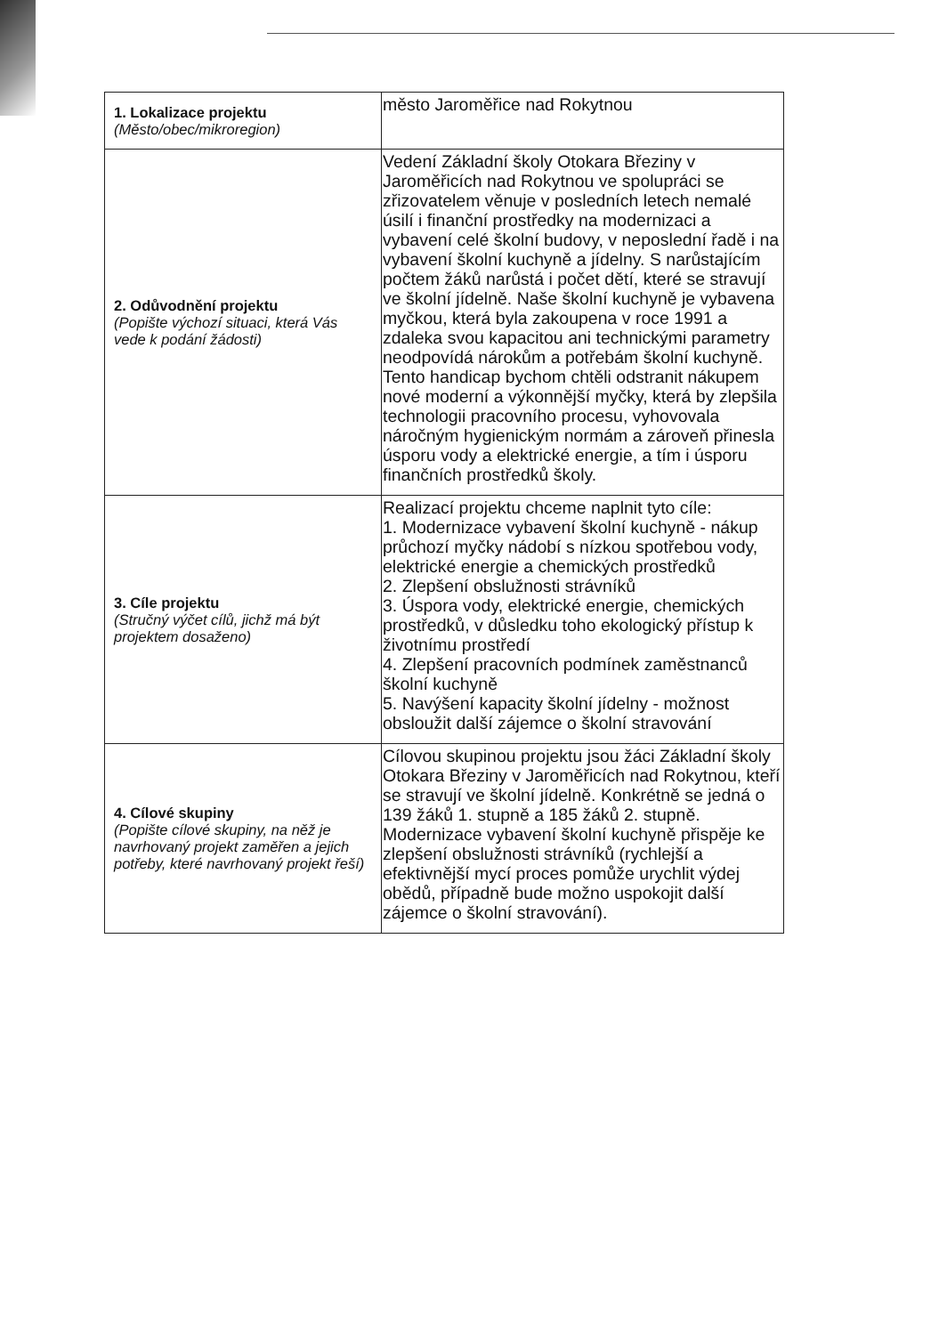| 1. Lokalizace projektu (Město/obec/mikroregion) | město Jaroměřice nad Rokytnou |
| 2. Odůvodnění projektu (Popište výchozí situaci, která Vás vede k podání žádosti) | Vedení Základní školy Otokara Březiny v Jaroměřicích nad Rokytnou ve spolupráci se zřizovatelem věnuje v posledních letech nemalé úsilí i finanční prostředky na modernizaci a vybavení celé školní budovy, v neposlední řadě i na vybavení školní kuchyně a jídelny. S narůstajícím počtem žáků narůstá i počet dětí, které se stravují ve školní jídelně. Naše školní kuchyně je vybavena myčkou, která byla zakoupena v roce 1991 a zdaleka svou kapacitou ani technickými parametry neodpovídá nárokům a potřebám školní kuchyně. Tento handicap bychom chtěli odstranit nákupem nové moderní a výkonnější myčky, která by zlepšila technologii pracovního procesu, vyhovovala náročným hygienickým normám a zároveň přinesla úsporu vody a elektrické energie, a tím i úsporu finančních prostředků školy. |
| 3. Cíle projektu (Stručný výčet cílů, jichž má být projektem dosaženo) | Realizací projektu chceme naplnit tyto cíle: 1. Modernizace vybavení školní kuchyně - nákup průchozí myčky nádobí s nízkou spotřebou vody, elektrické energie a chemických prostředků 2. Zlepšení obslužnosti strávníků 3. Úspora vody, elektrické energie, chemických prostředků, v důsledku toho ekologický přístup k životnímu prostředí 4. Zlepšení pracovních podmínek zaměstnanců školní kuchyně 5. Navýšení kapacity školní jídelny - možnost obsloužit další zájemce o školní stravování |
| 4. Cílové skupiny (Popište cílové skupiny, na něž je navrhovaný projekt zaměřen a jejich potřeby, které navrhovaný projekt řeší) | Cílovou skupinou projektu jsou žáci Základní školy Otokara Březiny v Jaroměřicích nad Rokytnou, kteří se stravují ve školní jídelně. Konkrétně se jedná o 139 žáků 1. stupně a 185 žáků 2. stupně. Modernizace vybavení školní kuchyně přispěje ke zlepšení obslužnosti strávníků (rychlejší a efektivnější mycí proces pomůže urychlit výdej obědů, případně bude možno uspokojit další zájemce o školní stravování). |